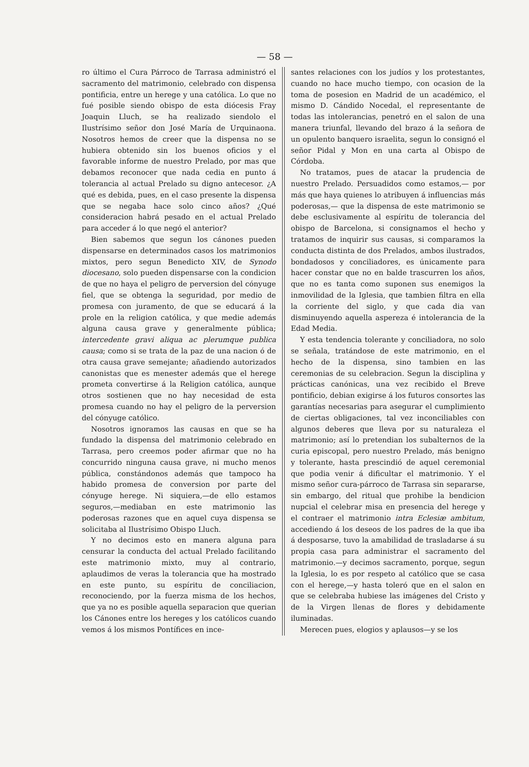— 58 —
ro último el Cura Párroco de Tarrasa administró el sacramento del matrimonio, celebrado con dispensa pontificia, entre un herege y una católica. Lo que no fué posible siendo obispo de esta diócesis Fray Joaquin Lluch, se ha realizado siendolo el Ilustrísimo señor don José María de Urquinaona. Nosotros hemos de creer que la dispensa no se hubiera obtenido sin los buenos oficios y el favorable informe de nuestro Prelado, por mas que debamos reconocer que nada cedia en punto á tolerancia al actual Prelado su digno antecesor. ¿A qué es debida, pues, en el caso presente la dispensa que se negaba hace solo cinco años? ¿Qué consideracion habrá pesado en el actual Prelado para acceder á lo que negó el anterior?
Bien sabemos que segun los cánones pueden dispensarse en determinados casos los matrimonios mixtos, pero segun Benedicto XIV, de Synodo diocesano, solo pueden dispensarse con la condicion de que no haya el peligro de perversion del cónyuge fiel, que se obtenga la seguridad, por medio de promesa con juramento, de que se educará á la prole en la religion católica, y que medie además alguna causa grave y generalmente pública; intercedente gravi aliqua ac plerumque publica causa; como si se trata de la paz de una nacion ó de otra causa grave semejante; añadiendo autorizados canonistas que es menester además que el herege prometa convertirse á la Religion católica, aunque otros sostienen que no hay necesidad de esta promesa cuando no hay el peligro de la perversion del cónyuge católico.
Nosotros ignoramos las causas en que se ha fundado la dispensa del matrimonio celebrado en Tarrasa, pero creemos poder afirmar que no ha concurrido ninguna causa grave, ni mucho menos pública, constándonos además que tampoco ha habido promesa de conversion por parte del cónyuge herege. Ni siquiera,—de ello estamos seguros,—mediaban en este matrimonio las poderosas razones que en aquel cuya dispensa se solicitaba al Ilustrísimo Obispo Lluch.
Y no decimos esto en manera alguna para censurar la conducta del actual Prelado facilitando este matrimonio mixto, muy al contrario, aplaudimos de veras la tolerancia que ha mostrado en este punto, su espíritu de conciliacion, reconociendo, por la fuerza misma de los hechos, que ya no es posible aquella separacion que querian los Cánones entre los hereges y los católicos cuando vemos á los mismos Pontífices en ince-
santes relaciones con los judíos y los protestantes, cuando no hace mucho tiempo, con ocasion de la toma de posesion en Madrid de un académico, el mismo D. Cándido Nocedal, el representante de todas las intolerancias, penetró en el salon de una manera triunfal, llevando del brazo á la señora de un opulento banquero israelita, segun lo consignó el señor Pidal y Mon en una carta al Obispo de Córdoba.
No tratamos, pues de atacar la prudencia de nuestro Prelado. Persuadidos como estamos,— por más que haya quienes lo atribuyen á influencias más poderosas,— que la dispensa de este matrimonio se debe esclusivamente al espíritu de tolerancia del obispo de Barcelona, si consignamos el hecho y tratamos de inquirir sus causas, si comparamos la conducta distinta de dos Prelados, ambos ilustrados, bondadosos y conciliadores, es únicamente para hacer constar que no en balde trascurren los años, que no es tanta como suponen sus enemigos la inmovilidad de la Iglesia, que tambien filtra en ella la corriente del siglo, y que cada dia van disminuyendo aquella aspereza é intolerancia de la Edad Media.
Y esta tendencia tolerante y conciliadora, no solo se señala, tratándose de este matrimonio, en el hecho de la dispensa, sino tambien en las ceremonias de su celebracion. Segun la disciplina y prácticas canónicas, una vez recibido el Breve pontificio, debian exigirse á los futuros consortes las garantías necesarias para asegurar el cumplimiento de ciertas obligaciones, tal vez inconciliables con algunos deberes que lleva por su naturaleza el matrimonio; así lo pretendian los subalternos de la curia episcopal, pero nuestro Prelado, más benigno y tolerante, hasta prescindió de aquel ceremonial que podia venir á dificultar el matrimonio. Y el mismo señor cura-párroco de Tarrasa sin separarse, sin embargo, del ritual que prohibe la bendicion nupcial el celebrar misa en presencia del herege y el contraer el matrimonio intra Eclesiæ ambitum, accediendo á los deseos de los padres de la que iba á desposarse, tuvo la amabilidad de trasladarse á su propia casa para administrar el sacramento del matrimonio.—y decimos sacramento, porque, segun la Iglesia, lo es por respeto al católico que se casa con el herege,—y hasta toleró que en el salon en que se celebraba hubiese las imágenes del Cristo y de la Virgen llenas de flores y debidamente iluminadas.
Merecen pues, elogios y aplausos—y se los